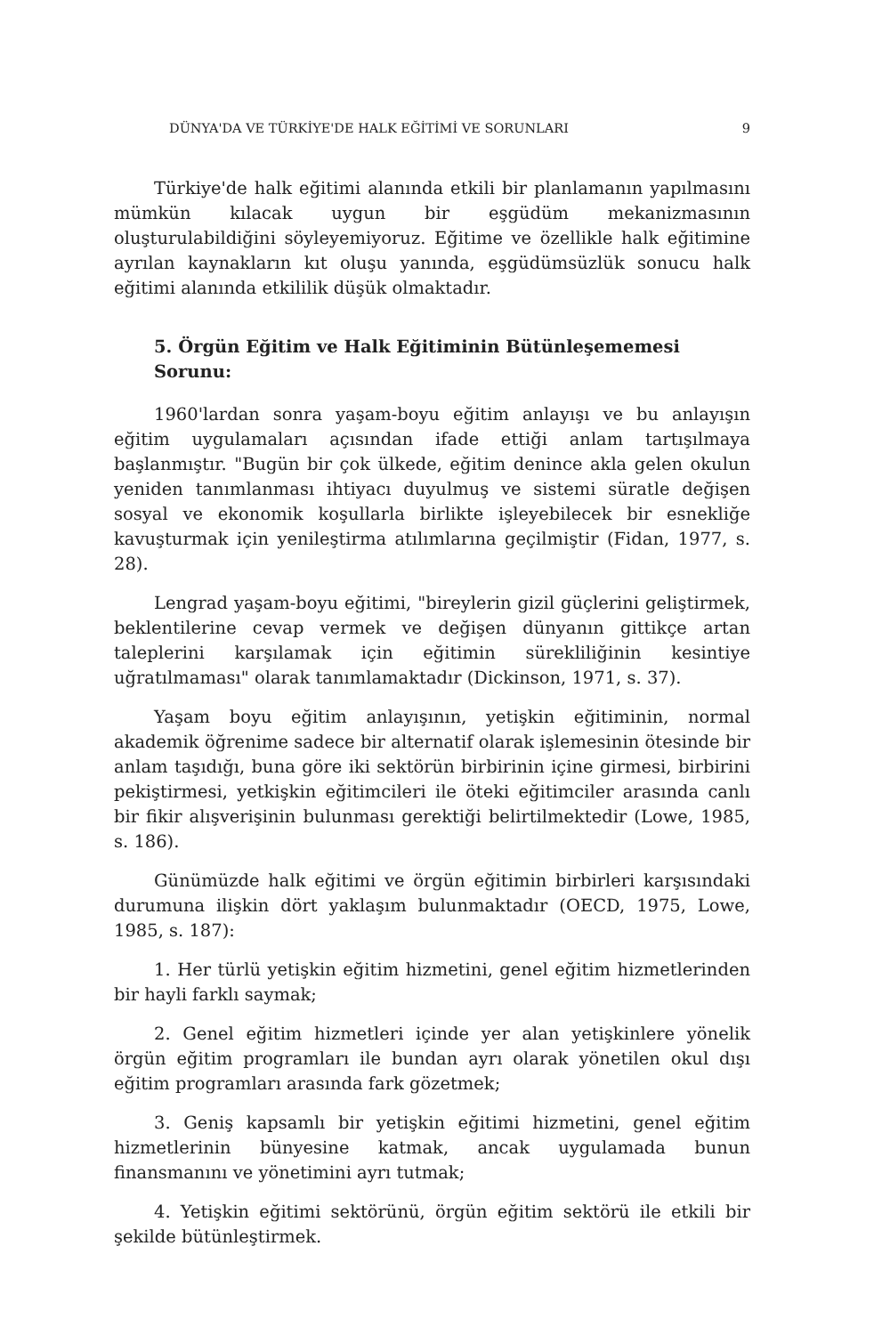DÜNYA'DA VE TÜRKİYE'DE HALK EĞİTİMİ VE SORUNLARI 9
Türkiye'de halk eğitimi alanında etkili bir planlamanın yapılmasını mümkün kılacak uygun bir eşgüdüm mekanizmasının oluşturulabildiğini söyleyemiyoruz. Eğitime ve özellikle halk eğitimine ayrılan kaynakların kıt oluşu yanında, eşgüdümsüzlük sonucu halk eğitimi alanında etkililik düşük olmaktadır.
5. Örgün Eğitim ve Halk Eğitiminin Bütünleşememesi Sorunu:
1960'lardan sonra yaşam-boyu eğitim anlayışı ve bu anlayışın eğitim uygulamaları açısından ifade ettiği anlam tartışılmaya başlanmıştır. "Bugün bir çok ülkede, eğitim denince akla gelen okulun yeniden tanımlanması ihtiyacı duyulmuş ve sistemi süratle değişen sosyal ve ekonomik koşullarla birlikte işleyebilecek bir esnekliğe kavuşturmak için yenileştirma atılımlarına geçilmiştir (Fidan, 1977, s. 28).
Lengrad yaşam-boyu eğitimi, "bireylerin gizil güçlerini geliştirmek, beklentilerine cevap vermek ve değişen dünyanın gittikçe artan taleplerini karşılamak için eğitimin sürekliliğinin kesintiye uğratılmaması" olarak tanımlamaktadır (Dickinson, 1971, s. 37).
Yaşam boyu eğitim anlayışının, yetişkin eğitiminin, normal akademik öğrenime sadece bir alternatif olarak işlemesinin ötesinde bir anlam taşıdığı, buna göre iki sektörün birbirinin içine girmesi, birbirini pekiştirmesi, yetkişkin eğitimcileri ile öteki eğitimciler arasında canlı bir fikir alışverişinin bulunması gerektiği belirtilmektedir (Lowe, 1985, s. 186).
Günümüzde halk eğitimi ve örgün eğitimin birbirleri karşısındaki durumuna ilişkin dört yaklaşım bulunmaktadır (OECD, 1975, Lowe, 1985, s. 187):
1. Her türlü yetişkin eğitim hizmetini, genel eğitim hizmetlerinden bir hayli farklı saymak;
2. Genel eğitim hizmetleri içinde yer alan yetişkinlere yönelik örgün eğitim programları ile bundan ayrı olarak yönetilen okul dışı eğitim programları arasında fark gözetmek;
3. Geniş kapsamlı bir yetişkin eğitimi hizmetini, genel eğitim hizmetlerinin bünyesine katmak, ancak uygulamada bunun finansmanını ve yönetimini ayrı tutmak;
4. Yetişkin eğitimi sektörünü, örgün eğitim sektörü ile etkili bir şekilde bütünleştirmek.